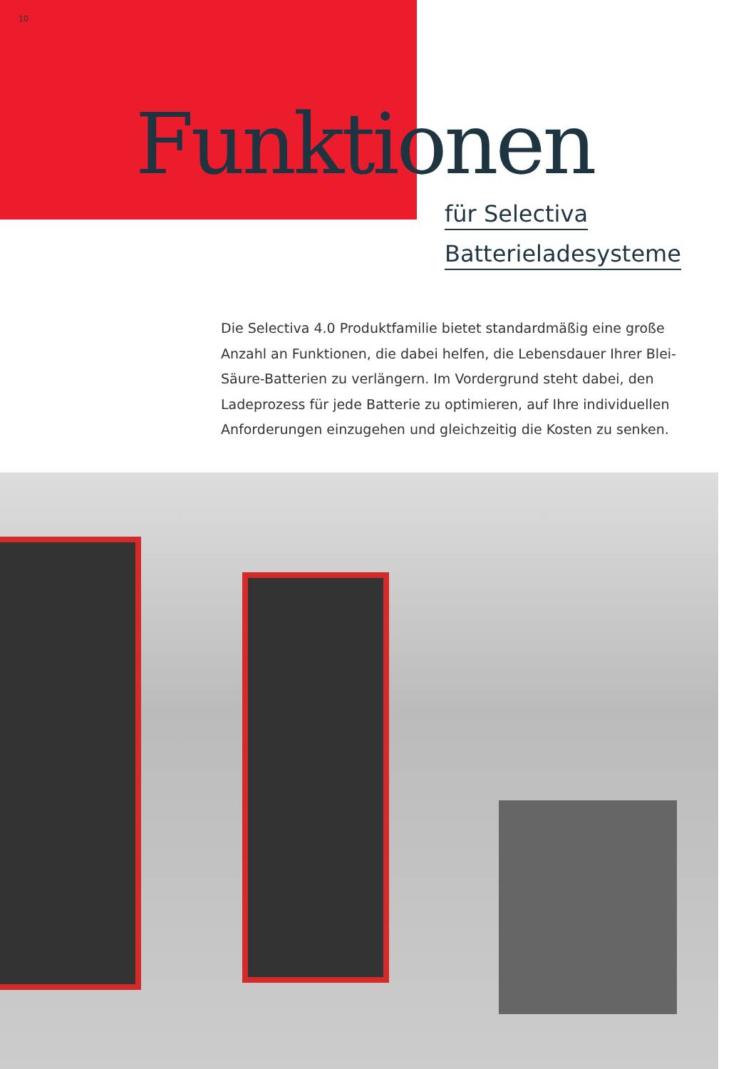10
Funktionen
für Selectiva
Batterieladesysteme
Die Selectiva 4.0 Produktfamilie bietet standardmäßig eine große Anzahl an Funktionen, die dabei helfen, die Lebensdauer Ihrer Blei-Säure-Batterien zu verlängern. Im Vordergrund steht dabei, den Ladeprozess für jede Batterie zu optimieren, auf Ihre individuellen Anforderungen einzugehen und gleichzeitig die Kosten zu senken.